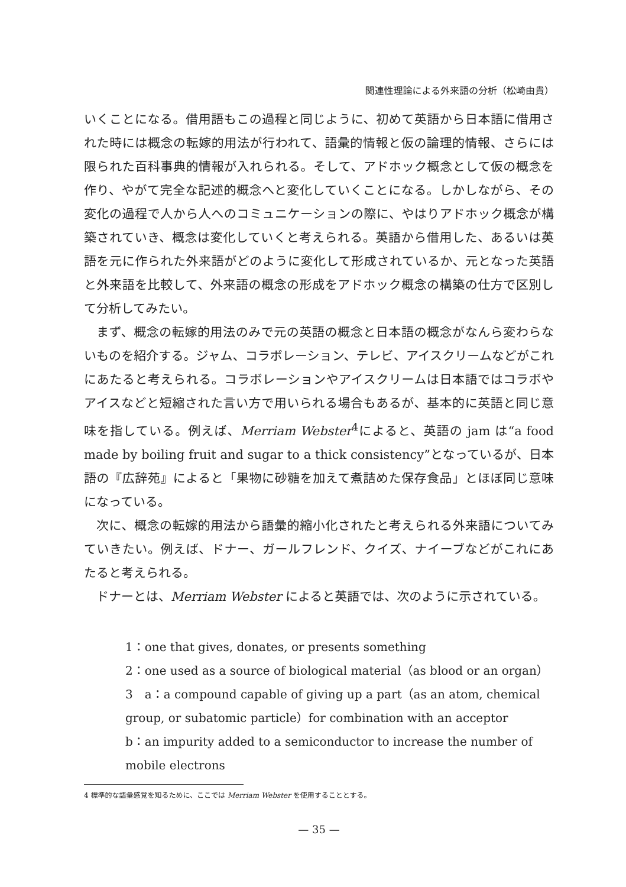関連性理論による外来語の分析（松崎由貴）
いくことになる。借用語もこの過程と同じように、初めて英語から日本語に借用された時には概念の転嫁的用法が行われて、語彙的情報と仮の論理的情報、さらには限られた百科事典的情報が入れられる。そして、アドホック概念として仮の概念を作り、やがて完全な記述的概念へと変化していくことになる。しかしながら、その変化の過程で人から人へのコミュニケーションの際に、やはりアドホック概念が構築されていき、概念は変化していくと考えられる。英語から借用した、あるいは英語を元に作られた外来語がどのように変化して形成されているか、元となった英語と外来語を比較して、外来語の概念の形成をアドホック概念の構築の仕方で区別して分析してみたい。
まず、概念の転嫁的用法のみで元の英語の概念と日本語の概念がなんら変わらないものを紹介する。ジャム、コラボレーション、テレビ、アイスクリームなどがこれにあたると考えられる。コラボレーションやアイスクリームは日本語ではコラボやアイスなどと短縮された言い方で用いられる場合もあるが、基本的に英語と同じ意味を指している。例えば、Merriam Webster<sup>4</sup>によると、英語の jam は“a food made by boiling fruit and sugar to a thick consistency”となっているが、日本語の『広辞苑』によると「果物に砂糖を加えて煮詰めた保存食品」とほぼ同じ意味になっている。
次に、概念の転嫁的用法から語彙的縮小化されたと考えられる外来語についてみていきたい。例えば、ドナー、ガールフレンド、クイズ、ナイーブなどがこれにあたると考えられる。
ドナーとは、Merriam Webster によると英語では、次のように示されている。
1：one that gives, donates, or presents something
2：one used as a source of biological material（as blood or an organ）
3　a：a compound capable of giving up a part（as an atom, chemical group, or subatomic particle）for combination with an acceptor
b：an impurity added to a semiconductor to increase the number of mobile electrons
4 標準的な語彙感覚を知るために、ここでは Merriam Webster を使用することとする。
— 35 —